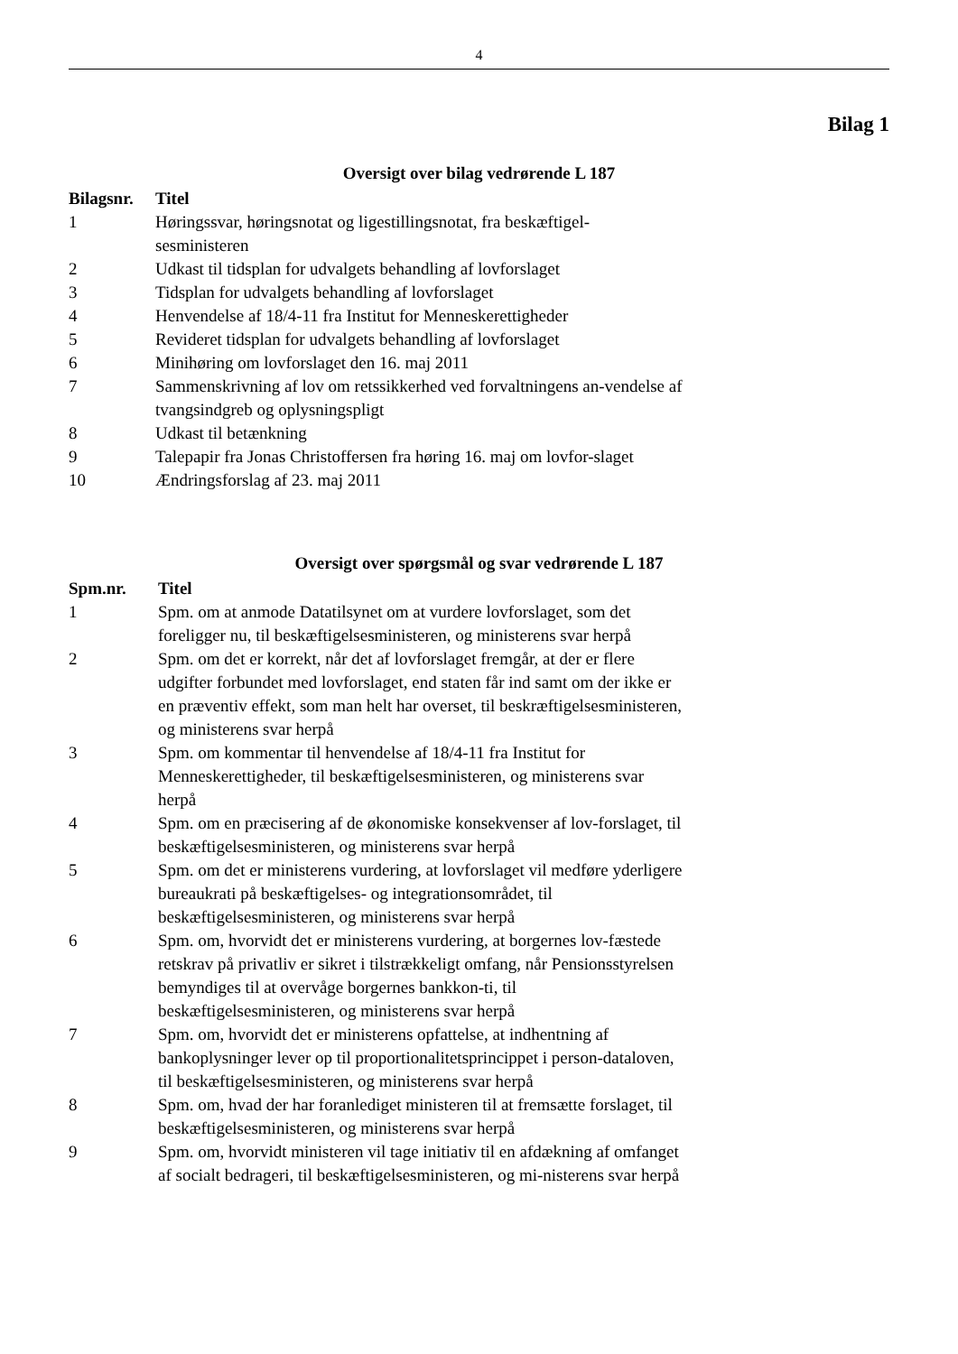4
Bilag 1
Oversigt over bilag vedrørende L 187
| Bilagsnr. | Titel |
| --- | --- |
| 1 | Høringssvar, høringsnotat og ligestillingsnotat, fra beskæftigel-sesministeren |
| 2 | Udkast til tidsplan for udvalgets behandling af lovforslaget |
| 3 | Tidsplan for udvalgets behandling af lovforslaget |
| 4 | Henvendelse af 18/4-11 fra Institut for Menneskerettigheder |
| 5 | Revideret tidsplan for udvalgets behandling af lovforslaget |
| 6 | Minihøring om lovforslaget den 16. maj 2011 |
| 7 | Sammenskrivning af lov om retssikkerhed ved forvaltningens an-vendelse af tvangsindgreb og oplysningspligt |
| 8 | Udkast til betænkning |
| 9 | Talepapir fra Jonas Christoffersen fra høring 16. maj om lovfor-slaget |
| 10 | Ændringsforslag af 23. maj 2011 |
Oversigt over spørgsmål og svar vedrørende L 187
| Spm.nr. | Titel |
| --- | --- |
| 1 | Spm. om at anmode Datatilsynet om at vurdere lovforslaget, som det foreligger nu, til beskæftigelsesministeren, og ministerens svar herpå |
| 2 | Spm. om det er korrekt, når det af lovforslaget fremgår, at der er flere udgifter forbundet med lovforslaget, end staten får ind samt om der ikke er en præventiv effekt, som man helt har overset, til beskræftigelsesministeren, og ministerens svar herpå |
| 3 | Spm. om kommentar til henvendelse af 18/4-11 fra Institut for Menneskerettigheder, til beskæftigelsesministeren, og ministerens svar herpå |
| 4 | Spm. om en præcisering af de økonomiske konsekvenser af lov-forslaget, til beskæftigelsesministeren, og ministerens svar herpå |
| 5 | Spm. om det er ministerens vurdering, at lovforslaget vil medføre yderligere bureaukrati på beskæftigelses- og integrationsområdet, til beskæftigelsesministeren, og ministerens svar herpå |
| 6 | Spm. om, hvorvidt det er ministerens vurdering, at borgernes lov-fæstede retskrav på privatliv er sikret i tilstrækkeligt omfang, når Pensionsstyrelsen bemyndiges til at overvåge borgernes bankkon-ti, til beskæftigelsesministeren, og ministerens svar herpå |
| 7 | Spm. om, hvorvidt det er ministerens opfattelse, at indhentning af bankoplysninger lever op til proportionalitetsprincippet i person-dataloven, til beskæftigelsesministeren, og ministerens svar herpå |
| 8 | Spm. om, hvad der har foranlediget ministeren til at fremsætte forslaget, til beskæftigelsesministeren, og ministerens svar herpå |
| 9 | Spm. om, hvorvidt ministeren vil tage initiativ til en afdækning af omfanget af socialt bedrageri, til beskæftigelsesministeren, og mi-nisterens svar herpå |